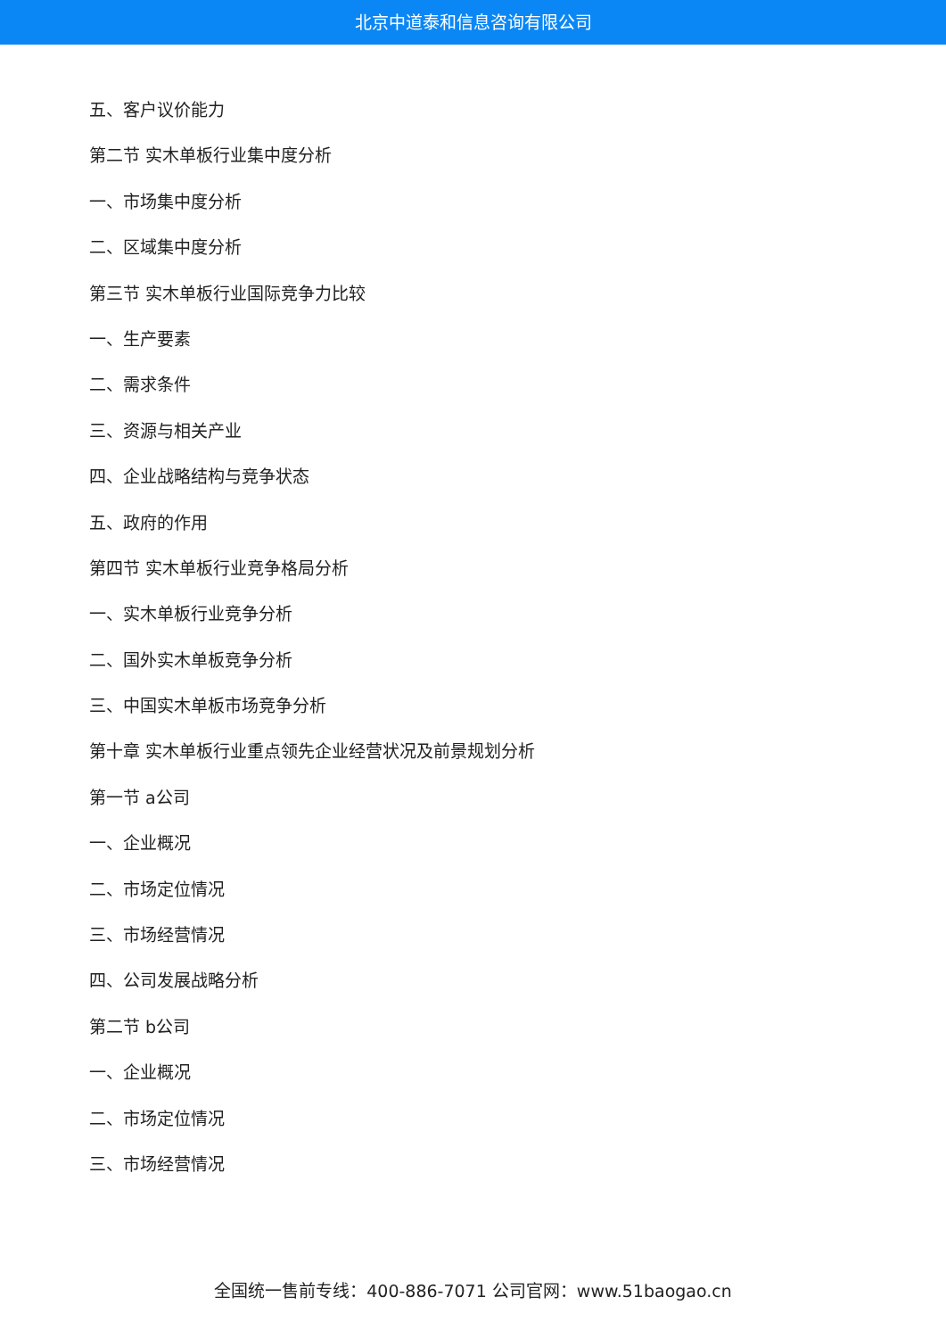北京中道泰和信息咨询有限公司
五、客户议价能力
第二节 实木单板行业集中度分析
一、市场集中度分析
二、区域集中度分析
第三节 实木单板行业国际竞争力比较
一、生产要素
二、需求条件
三、资源与相关产业
四、企业战略结构与竞争状态
五、政府的作用
第四节 实木单板行业竞争格局分析
一、实木单板行业竞争分析
二、国外实木单板竞争分析
三、中国实木单板市场竞争分析
第十章 实木单板行业重点领先企业经营状况及前景规划分析
第一节 a公司
一、企业概况
二、市场定位情况
三、市场经营情况
四、公司发展战略分析
第二节 b公司
一、企业概况
二、市场定位情况
三、市场经营情况
全国统一售前专线：400-886-7071 公司官网：www.51baogao.cn